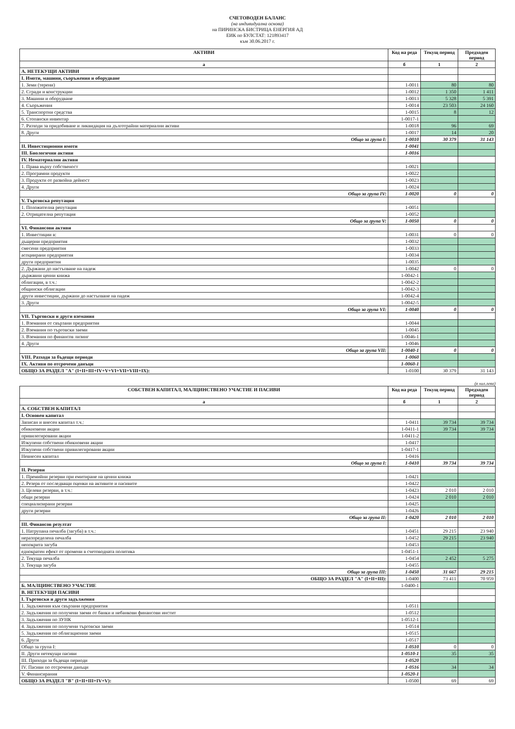СЧЕТОВОДЕН БАЛАНС
(на индивидуална основа)
на ПИРИНСКА БИСТРИЦА ЕНЕРГИЯ АД
ЕИК по БУЛСТАТ: 121893417
към 30.06.2017 г.
| АКТИВИ | Код на реда | Текущ период | Предходен период |
| --- | --- | --- | --- |
| а | б | 1 | 2 |
| А. НЕТЕКУЩИ АКТИВИ | | | |
| I. Имоти, машини, съоръжения и оборудване | | | |
| 1. Земи (терени) | 1-0011 | 80 | 80 |
| 2. Сгради и конструкции | 1-0012 | 1 350 | 1 411 |
| 3. Машини и оборудване | 1-0013 | 5 328 | 5 391 |
| 4. Съоръжения | 1-0014 | 23 503 | 24 160 |
| 5. Транспортни средства | 1-0015 | 8 | 12 |
| 6. Стопански инвентар | 1-0017-1 | | |
| 7. Разходи за придобиване и ликвидация на дълготрайни материални активи | 1-0018 | 96 | 69 |
| 8. Други | 1-0017 | 14 | 20 |
| Общо за група I: | 1-0010 | 30 379 | 31 143 |
| II. Инвестиционни имоти | 1-0041 | | |
| III. Биологични активи | 1-0016 | | |
| IV. Нематериални активи | | | |
| 1. Права върху собственост | 1-0021 | | |
| 2. Програмни продукти | 1-0022 | | |
| 3. Продукти от развойна дейност | 1-0023 | | |
| 4. Други | 1-0024 | | |
| Общо за група IV: | 1-0020 | 0 | 0 |
| V. Търговска репутация | | | |
| 1. Положителна репутация | 1-0051 | | |
| 2. Отрицателна репутация | 1-0052 | | |
| Общо за група V: | 1-0050 | 0 | 0 |
| VI. Финансови активи | | | |
| 1. Инвестиции в: | 1-0031 | 0 | 0 |
| дъщерни предприятия | 1-0032 | | |
| смесени предприятия | 1-0033 | | |
| асоциирани предприятия | 1-0034 | | |
| други предприятия | 1-0035 | | |
| 2. Държани до настъпване на падеж | 1-0042 | 0 | 0 |
| държавни ценни книжа | 1-0042-1 | | |
| облигации, в т.ч.: | 1-0042-2 | | |
| общински облигации | 1-0042-3 | | |
| други инвестиции, държани до настъпване на падеж | 1-0042-4 | | |
| 3. Други | 1-0042-5 | | |
| Общо за група VI: | 1-0040 | 0 | 0 |
| VII. Търговски и други вземания | | | |
| 1. Вземания от свързани предприятия | 1-0044 | | |
| 2. Вземания по търговски заеми | 1-0045 | | |
| 3. Вземания по финансов лизинг | 1-0046-1 | | |
| 4. Други | 1-0046 | | |
| Общо за група VII: | 1-0040-1 | 0 | 0 |
| VIII. Разходи за бъдещи периоди | 1-0060 | | |
| IX. Активи по отсрочени данъци | 1-0060-1 | | |
| ОБЩО ЗА РАЗДЕЛ "А" (I+II+III+IV+V+VI+VII+VIII+IX): | 1-0100 | 30 379 | 31 143 |
(в хил.лева)
| СОБСТВЕН КАПИТАЛ, МАЛЦИНСТВЕНО УЧАСТИЕ И ПАСИВИ | Код на реда | Текущ период | Предходен период |
| --- | --- | --- | --- |
| а | б | 1 | 2 |
| А. СОБСТВЕН КАПИТАЛ | | | |
| I. Основен капитал | | | |
| Записан и внесен капитал т.ч.: | 1-0411 | 39 734 | 39 734 |
| обикновени акции | 1-0411-1 | 39 734 | 39 734 |
| привилегировани акции | 1-0411-2 | | |
| Изкупени собствени обикновени акции | 1-0417 | | |
| Изкупени собствени привилегировани акции | 1-0417-1 | | |
| Невнесен капитал | 1-0416 | | |
| Общо за група I: | 1-0410 | 39 734 | 39 734 |
| II. Резерви | | | |
| 1. Премийни резерви при емитиране на ценни книжа | 1-0421 | | |
| 2. Резерв от последващи оценки на активите и пасивите | 1-0422 | | |
| 3. Целеви резерви, в т.ч.: | 1-0423 | 2 010 | 2 010 |
| общи резерви | 1-0424 | 2 010 | 2 010 |
| специализирани резерви | 1-0425 | | |
| други резерви | 1-0426 | | |
| Общо за група II: | 1-0420 | 2 010 | 2 010 |
| III. Финансов резултат | | | |
| 1. Натрупана печалба (загуба) в т.ч.: | 1-0451 | 29 215 | 23 940 |
| неразпределена печалба | 1-0452 | 29 215 | 23 940 |
| непокрита загуба | 1-0453 | | |
| еднократен ефект от промени в счетоводната политика | 1-0451-1 | | |
| 2. Текуща печалба | 1-0454 | 2 452 | 5 275 |
| 3. Текуща загуба | 1-0455 | | |
| Общо за група III: | 1-0450 | 31 667 | 29 215 |
| ОБЩО ЗА РАЗДЕЛ "А" (I+II+III): | 1-0400 | 73 411 | 70 959 |
| Б. МАЛЦИНСТВЕНО УЧАСТИЕ | 1-0400-1 | | |
| В. НЕТЕКУЩИ ПАСИВИ | | | |
| I. Търговски и други задължения | | | |
| 1. Задължения към свързани предприятия | 1-0511 | | |
| 2. Задължения по получени заеми от банки и небанкови финансови инстит | 1-0512 | | |
| 3. Задължения по ЗУНК | 1-0512-1 | | |
| 4. Задължения по получени търговски заеми | 1-0514 | | |
| 5. Задължения по облигационни заеми | 1-0515 | | |
| 6. Други | 1-0517 | | |
| Общо за група I: | 1-0510 | 0 | 0 |
| II. Други нетекущи пасиви | 1-0510-1 | 35 | 35 |
| III. Приходи за бъдещи периоди | 1-0520 | | |
| IV. Пасиви по отсрочени данъци | 1-0516 | 34 | 34 |
| V. Финансирания | 1-0520-1 | | |
| ОБЩО ЗА РАЗДЕЛ "В" (I+II+III+IV+V): | 1-0500 | 69 | 69 |